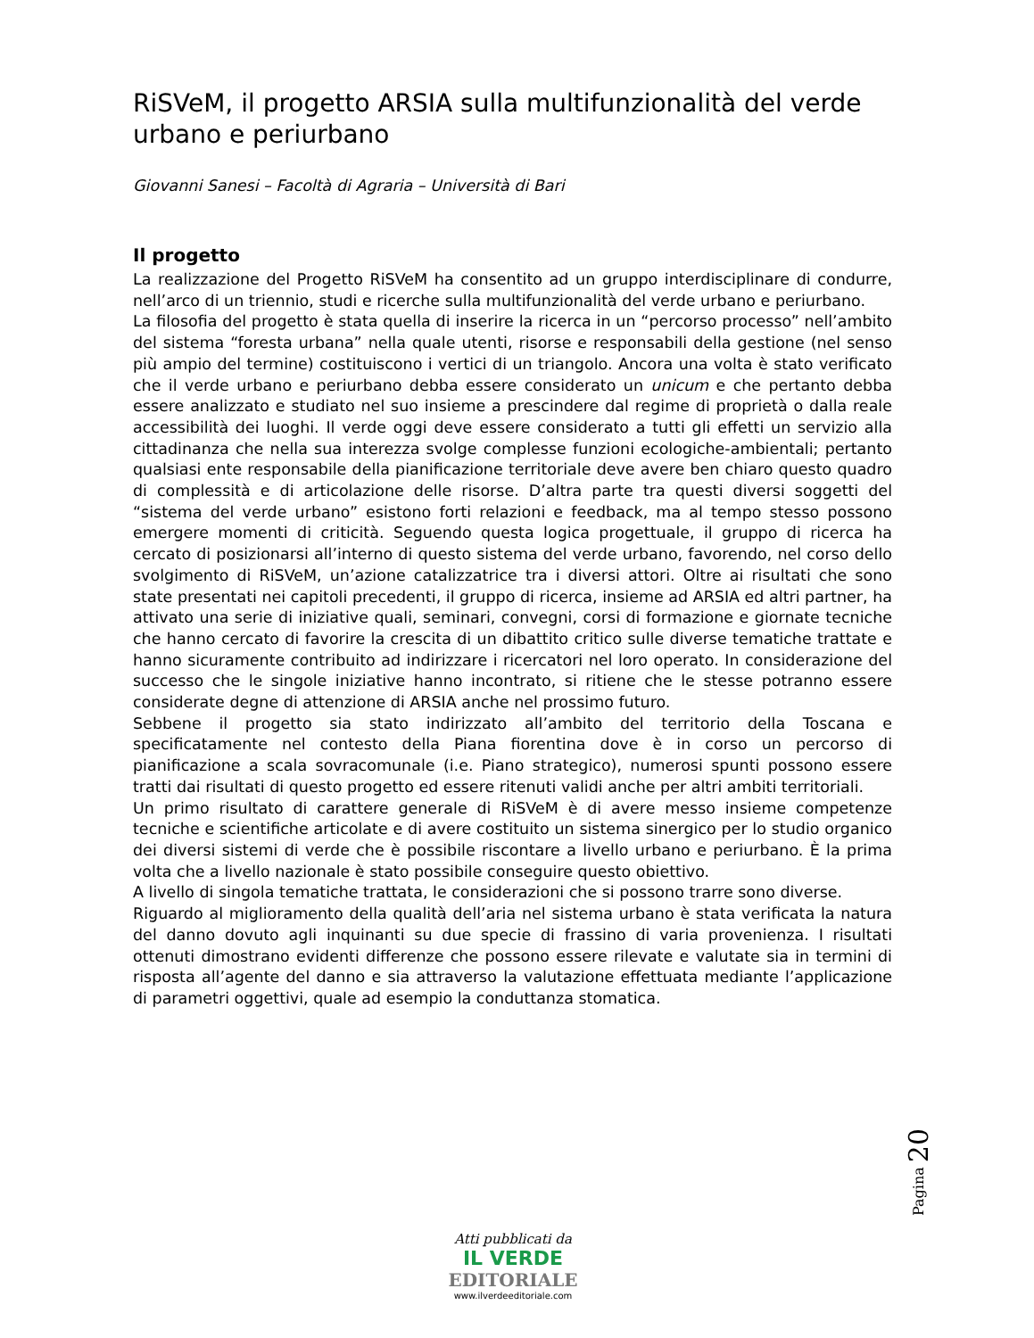RiSVeM, il progetto ARSIA sulla multifunzionalità del verde urbano e periurbano
Giovanni Sanesi – Facoltà di Agraria – Università di Bari
Il progetto
La realizzazione del Progetto RiSVeM ha consentito ad un gruppo interdisciplinare di condurre, nell’arco di un triennio, studi e ricerche sulla multifunzionalità del verde urbano e periurbano.
La filosofia del progetto è stata quella di inserire la ricerca in un “percorso processo” nell’ambito del sistema “foresta urbana” nella quale utenti, risorse e responsabili della gestione (nel senso più ampio del termine) costituiscono i vertici di un triangolo. Ancora una volta è stato verificato che il verde urbano e periurbano debba essere considerato un unicum e che pertanto debba essere analizzato e studiato nel suo insieme a prescindere dal regime di proprietà o dalla reale accessibilità dei luoghi. Il verde oggi deve essere considerato a tutti gli effetti un servizio alla cittadinanza che nella sua interezza svolge complesse funzioni ecologiche-ambientali; pertanto qualsiasi ente responsabile della pianificazione territoriale deve avere ben chiaro questo quadro di complessità e di articolazione delle risorse. D’altra parte tra questi diversi soggetti del “sistema del verde urbano” esistono forti relazioni e feedback, ma al tempo stesso possono emergere momenti di criticità. Seguendo questa logica progettuale, il gruppo di ricerca ha cercato di posizionarsi all’interno di questo sistema del verde urbano, favorendo, nel corso dello svolgimento di RiSVeM, un’azione catalizzatrice tra i diversi attori. Oltre ai risultati che sono state presentati nei capitoli precedenti, il gruppo di ricerca, insieme ad ARSIA ed altri partner, ha attivato una serie di iniziative quali, seminari, convegni, corsi di formazione e giornate tecniche che hanno cercato di favorire la crescita di un dibattito critico sulle diverse tematiche trattate e hanno sicuramente contribuito ad indirizzare i ricercatori nel loro operato. In considerazione del successo che le singole iniziative hanno incontrato, si ritiene che le stesse potranno essere considerate degne di attenzione di ARSIA anche nel prossimo futuro.
Sebbene il progetto sia stato indirizzato all’ambito del territorio della Toscana e specificatamente nel contesto della Piana fiorentina dove è in corso un percorso di pianificazione a scala sovracomunale (i.e. Piano strategico), numerosi spunti possono essere tratti dai risultati di questo progetto ed essere ritenuti validi anche per altri ambiti territoriali.
Un primo risultato di carattere generale di RiSVeM è di avere messo insieme competenze tecniche e scientifiche articolate e di avere costituito un sistema sinergico per lo studio organico dei diversi sistemi di verde che è possibile riscontare a livello urbano e periurbano. È la prima volta che a livello nazionale è stato possibile conseguire questo obiettivo.
A livello di singola tematiche trattata, le considerazioni che si possono trarre sono diverse.
Riguardo al miglioramento della qualità dell’aria nel sistema urbano è stata verificata la natura del danno dovuto agli inquinanti su due specie di frassino di varia provenienza. I risultati ottenuti dimostrano evidenti differenze che possono essere rilevate e valutate sia in termini di risposta all’agente del danno e sia attraverso la valutazione effettuata mediante l’applicazione di parametri oggettivi, quale ad esempio la conduttanza stomatica.
Pagina 20
Atti pubblicati da
IL VERDE
EDITORIALE
www.ilverdeeditoriale.com